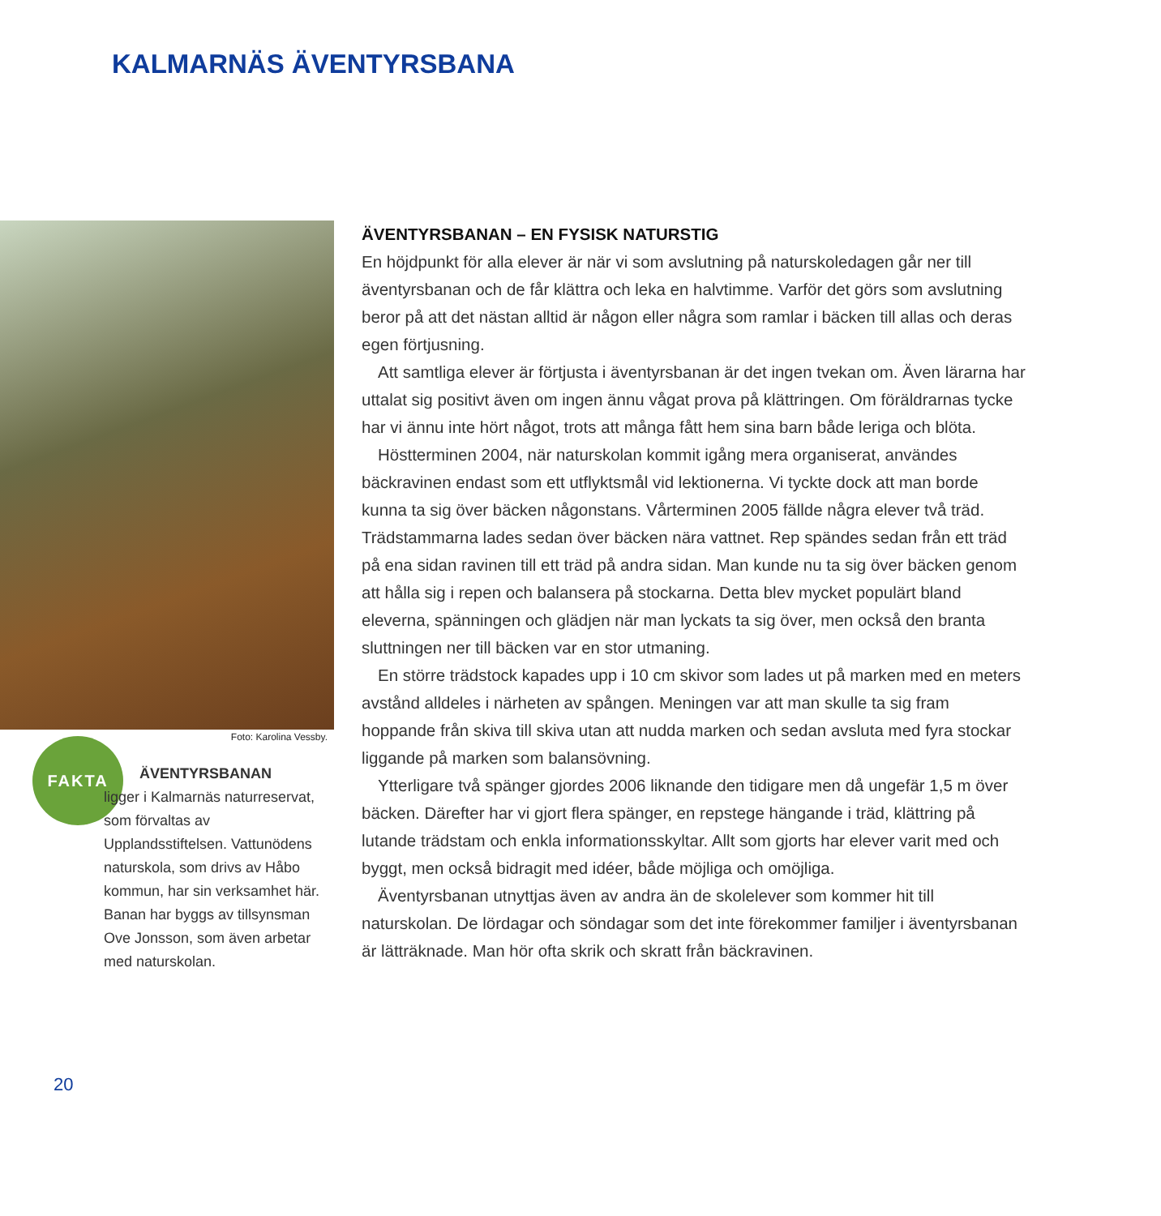KALMARNÄS ÄVENTYRSBANA
Foto: Karolina Vessby.
FAKTA
ÄVENTYRSBANAN
ligger i Kalmarnäs naturreservat, som förvaltas av Upplandsstiftelsen. Vattunödens naturskola, som drivs av Håbo kommun, har sin verksamhet här. Banan har byggs av tillsynsman Ove Jonsson, som även arbetar med naturskolan.
ÄVENTYRSBANAN – EN FYSISK NATURSTIG
En höjdpunkt för alla elever är när vi som avslutning på naturskoledagen går ner till äventyrsbanan och de får klättra och leka en halvtimme. Varför det görs som avslutning beror på att det nästan alltid är någon eller några som ramlar i bäcken till allas och deras egen förtjusning.
Att samtliga elever är förtjusta i äventyrsbanan är det ingen tvekan om. Även lärarna har uttalat sig positivt även om ingen ännu vågat prova på klättringen. Om föräldrarnas tycke har vi ännu inte hört något, trots att många fått hem sina barn både leriga och blöta.
Höstterminen 2004, när naturskolan kommit igång mera organiserat, användes bäckravinen endast som ett utflyktsmål vid lektionerna. Vi tyckte dock att man borde kunna ta sig över bäcken någonstans. Vårterminen 2005 fällde några elever två träd. Trädstammarna lades sedan över bäcken nära vattnet. Rep spändes sedan från ett träd på ena sidan ravinen till ett träd på andra sidan. Man kunde nu ta sig över bäcken genom att hålla sig i repen och balansera på stockarna. Detta blev mycket populärt bland eleverna, spänningen och glädjen när man lyckats ta sig över, men också den branta sluttningen ner till bäcken var en stor utmaning.
En större trädstock kapades upp i 10 cm skivor som lades ut på marken med en meters avstånd alldeles i närheten av spången. Meningen var att man skulle ta sig fram hoppande från skiva till skiva utan att nudda marken och sedan avsluta med fyra stockar liggande på marken som balansövning.
Ytterligare två spänger gjordes 2006 liknande den tidigare men då ungefär 1,5 m över bäcken. Därefter har vi gjort flera spänger, en repstege hängande i träd, klättring på lutande trädstam och enkla informationsskyltar. Allt som gjorts har elever varit med och byggt, men också bidragit med idéer, både möjliga och omöjliga.
Äventyrsbanan utnyttjas även av andra än de skolelever som kommer hit till naturskolan. De lördagar och söndagar som det inte förekommer familjer i äventyrsbanan är lätträknade. Man hör ofta skrik och skratt från bäckravinen.
20